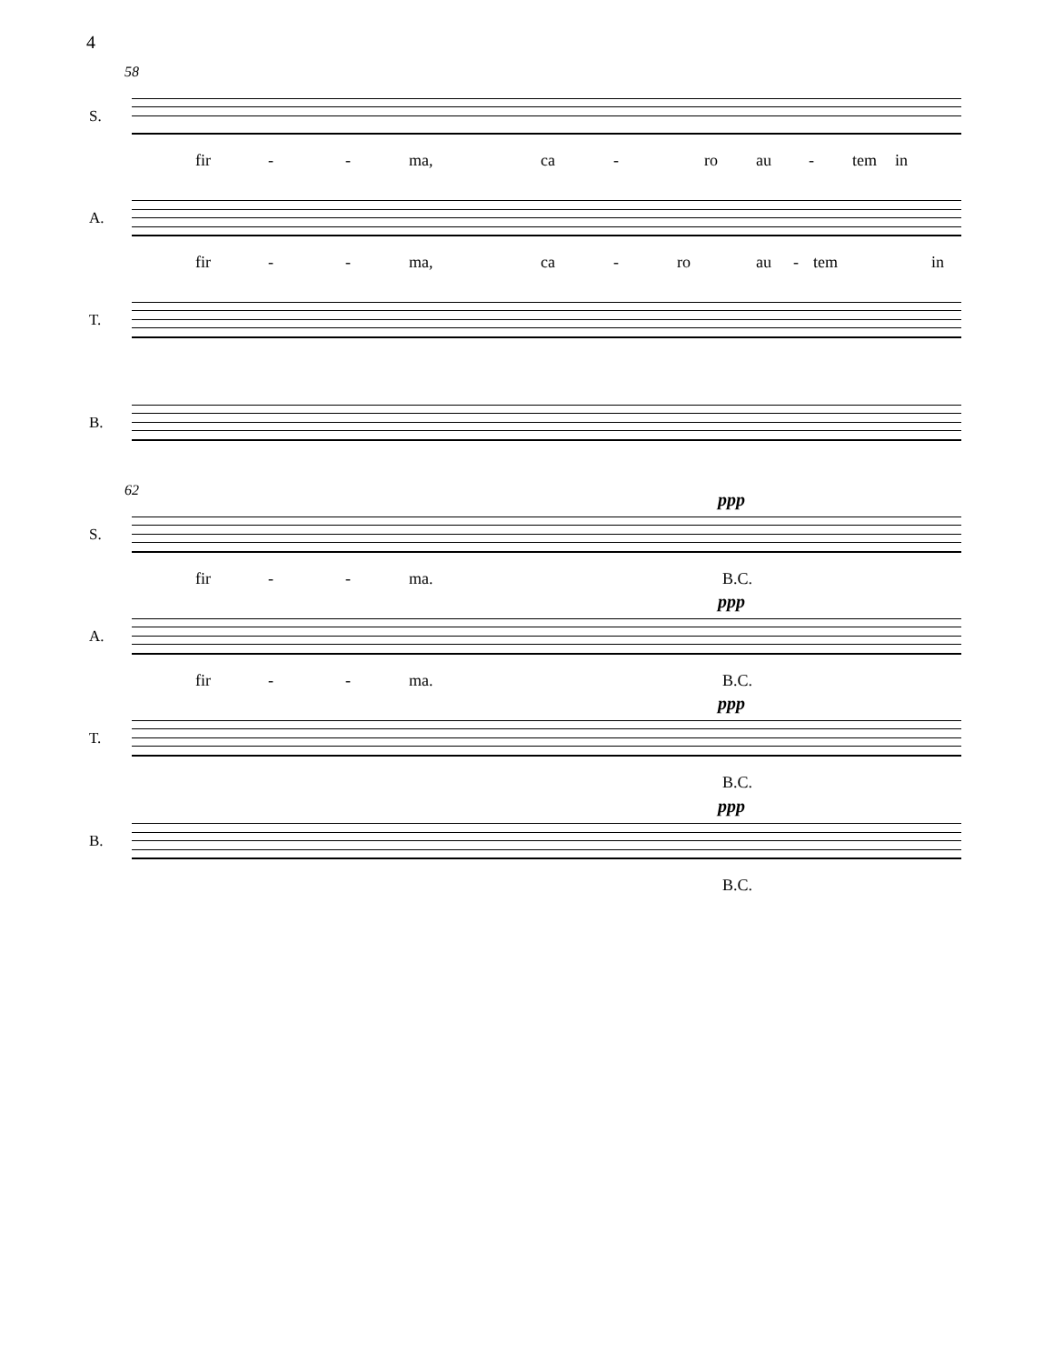4
58
S.
fir - - ma, ca - ro au - tem in
A.
fir - - ma, ca - ro au - tem in
T.
B.
62
S.
ppp
fir - - ma. B.C.
A.
ppp
fir - - ma. B.C.
T.
ppp
B.C.
B.
ppp
B.C.